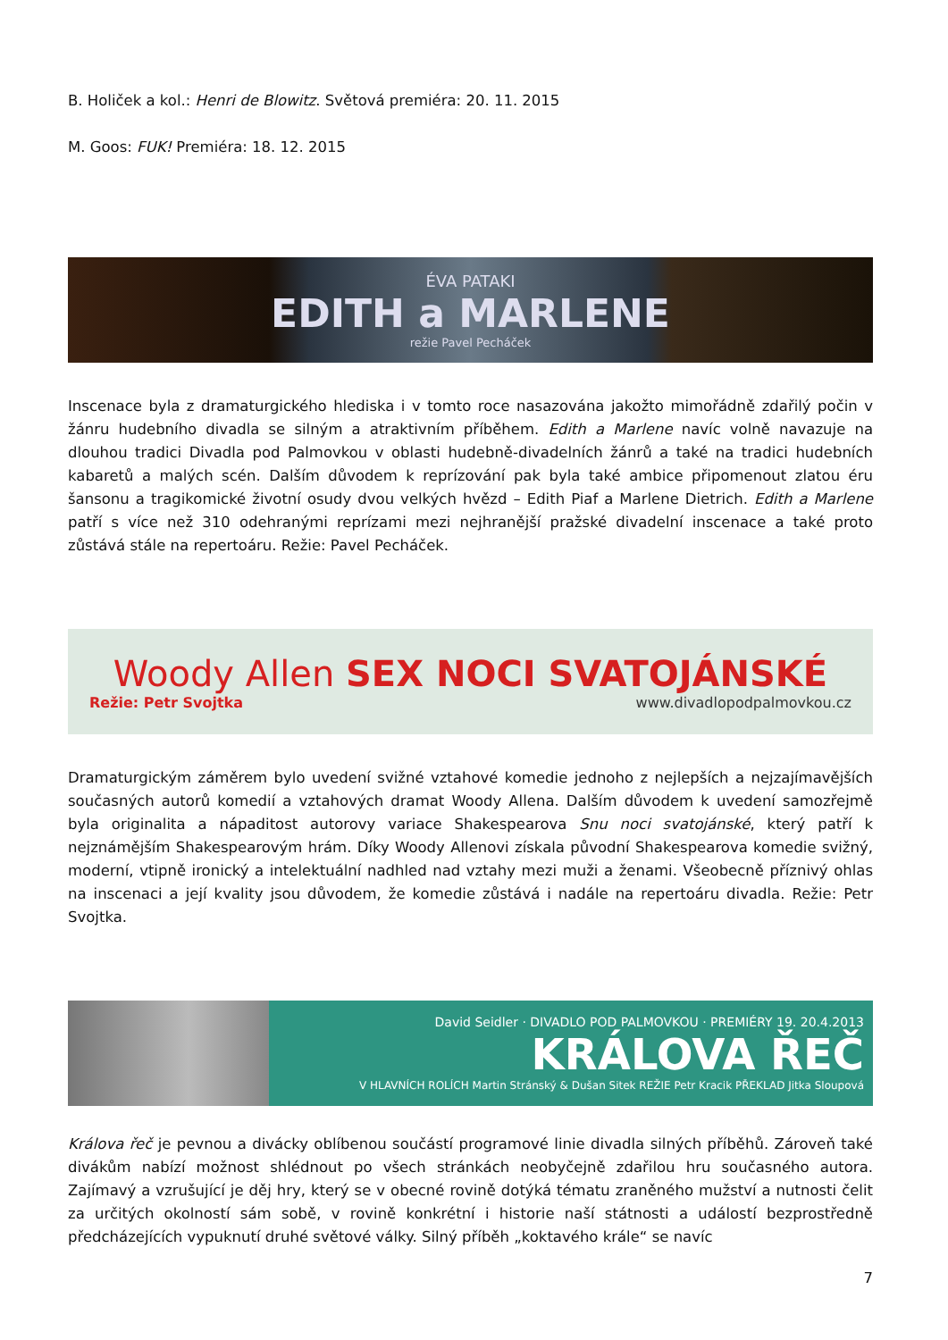B. Holiček a kol.: Henri de Blowitz. Světová premiéra: 20. 11. 2015
M. Goos: FUK! Premiéra: 18. 12. 2015
ÉVA PATAKI
EDITH a MARLENE
režie Pavel Pecháček
Inscenace byla z dramaturgického hlediska i v tomto roce nasazována jakožto mimořádně zdařilý počin v žánru hudebního divadla se silným a atraktivním příběhem. Edith a Marlene navíc volně navazuje na dlouhou tradici Divadla pod Palmovkou v oblasti hudebně-divadelních žánrů a také na tradici hudebních kabaretů a malých scén. Dalším důvodem k reprízování pak byla také ambice připomenout zlatou éru šansonu a tragikomické životní osudy dvou velkých hvězd – Edith Piaf a Marlene Dietrich. Edith a Marlene patří s více než 310 odehranými reprízami mezi nejhranější pražské divadelní inscenace a také proto zůstává stále na repertoáru. Režie: Pavel Pecháček.
Woody Allen SEX NOCI SVATOJÁNSKÉ
Režie: Petr Svojtka www.divadlopodpalmovkou.cz
Dramaturgickým záměrem bylo uvedení svižné vztahové komedie jednoho z nejlepších a nejzajímavějších současných autorů komedií a vztahových dramat Woody Allena. Dalším důvodem k uvedení samozřejmě byla originalita a nápaditost autorovy variace Shakespearova Snu noci svatojánské, který patří k nejznámějším Shakespearovým hrám. Díky Woody Allenovi získala původní Shakespearova komedie svižný, moderní, vtipně ironický a intelektuální nadhled nad vztahy mezi muži a ženami. Všeobecně příznivý ohlas na inscenaci a její kvality jsou důvodem, že komedie zůstává i nadále na repertoáru divadla. Režie: Petr Svojtka.
David Seidler · DIVADLO POD PALMOVKOU · PREMIÉRY 19. 20.4.2013
KRÁLOVA ŘEČ
V HLAVNÍCH ROLÍCH Martin Stránský & Dušan Sitek REŽIE Petr Kracik PŘEKLAD Jitka Sloupová
Králova řeč je pevnou a divácky oblíbenou součástí programové linie divadla silných příběhů. Zároveň také divákům nabízí možnost shlédnout po všech stránkách neobyčejně zdařilou hru současného autora. Zajímavý a vzrušující je děj hry, který se v obecné rovině dotýká tématu zraněného mužství a nutnosti čelit za určitých okolností sám sobě, v rovině konkrétní i historie naší státnosti a událostí bezprostředně předcházejících vypuknutí druhé světové války. Silný příběh „koktavého krále“ se navíc
7